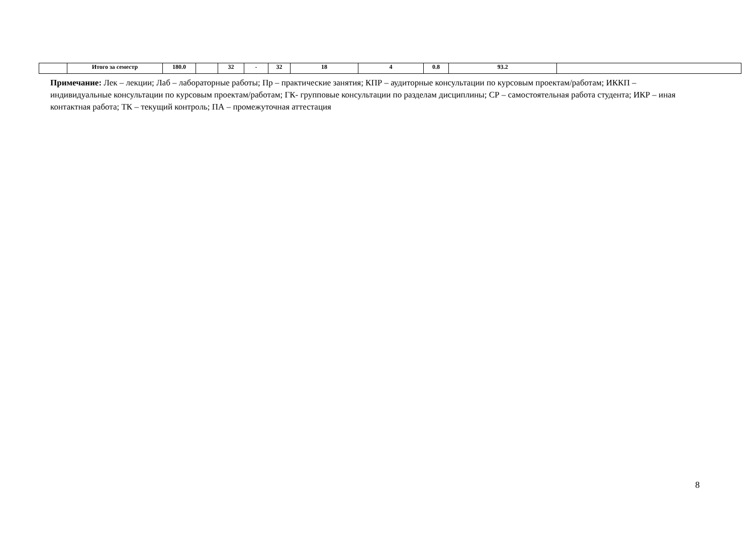| | Итого за семестр | 180.0 | | 32 | - | 32 | 18 | 4 | 0.8 | 93.2 | |
Примечание: Лек – лекции; Лаб – лабораторные работы; Пр – практические занятия; КПР – аудиторные консультации по курсовым проектам/работам; ИККП – индивидуальные консультации по курсовым проектам/работам; ГК- групповые консультации по разделам дисциплины; СР – самостоятельная работа студента; ИКР – иная контактная работа; ТК – текущий контроль; ПА – промежуточная аттестация
8